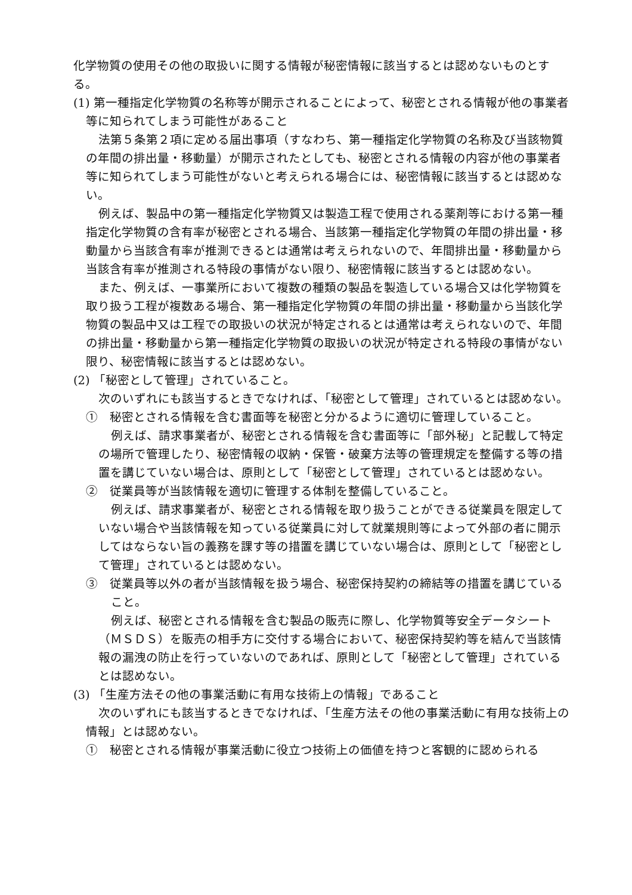化学物質の使用その他の取扱いに関する情報が秘密情報に該当するとは認めないものとする。
(1) 第一種指定化学物質の名称等が開示されることによって、秘密とされる情報が他の事業者等に知られてしまう可能性があること
法第５条第２項に定める届出事項（すなわち、第一種指定化学物質の名称及び当該物質の年間の排出量・移動量）が開示されたとしても、秘密とされる情報の内容が他の事業者等に知られてしまう可能性がないと考えられる場合には、秘密情報に該当するとは認めない。
例えば、製品中の第一種指定化学物質又は製造工程で使用される薬剤等における第一種指定化学物質の含有率が秘密とされる場合、当該第一種指定化学物質の年間の排出量・移動量から当該含有率が推測できるとは通常は考えられないので、年間排出量・移動量から当該含有率が推測される特段の事情がない限り、秘密情報に該当するとは認めない。
また、例えば、一事業所において複数の種類の製品を製造している場合又は化学物質を取り扱う工程が複数ある場合、第一種指定化学物質の年間の排出量・移動量から当該化学物質の製品中又は工程での取扱いの状況が特定されるとは通常は考えられないので、年間の排出量・移動量から第一種指定化学物質の取扱いの状況が特定される特段の事情がない限り、秘密情報に該当するとは認めない。
(2) 「秘密として管理」されていること。
次のいずれにも該当するときでなければ、「秘密として管理」されているとは認めない。
①　秘密とされる情報を含む書面等を秘密と分かるように適切に管理していること。
例えば、請求事業者が、秘密とされる情報を含む書面等に「部外秘」と記載して特定の場所で管理したり、秘密情報の収納・保管・破棄方法等の管理規定を整備する等の措置を講じていない場合は、原則として「秘密として管理」されているとは認めない。
②　従業員等が当該情報を適切に管理する体制を整備していること。
例えば、請求事業者が、秘密とされる情報を取り扱うことができる従業員を限定していない場合や当該情報を知っている従業員に対して就業規則等によって外部の者に開示してはならない旨の義務を課す等の措置を講じていない場合は、原則として「秘密として管理」されているとは認めない。
③　従業員等以外の者が当該情報を扱う場合、秘密保持契約の締結等の措置を講じていること。
例えば、秘密とされる情報を含む製品の販売に際し、化学物質等安全データシート（ＭＳＤＳ）を販売の相手方に交付する場合において、秘密保持契約等を結んで当該情報の漏洩の防止を行っていないのであれば、原則として「秘密として管理」されているとは認めない。
(3) 「生産方法その他の事業活動に有用な技術上の情報」であること
次のいずれにも該当するときでなければ、「生産方法その他の事業活動に有用な技術上の情報」とは認めない。
①　秘密とされる情報が事業活動に役立つ技術上の価値を持つと客観的に認められる